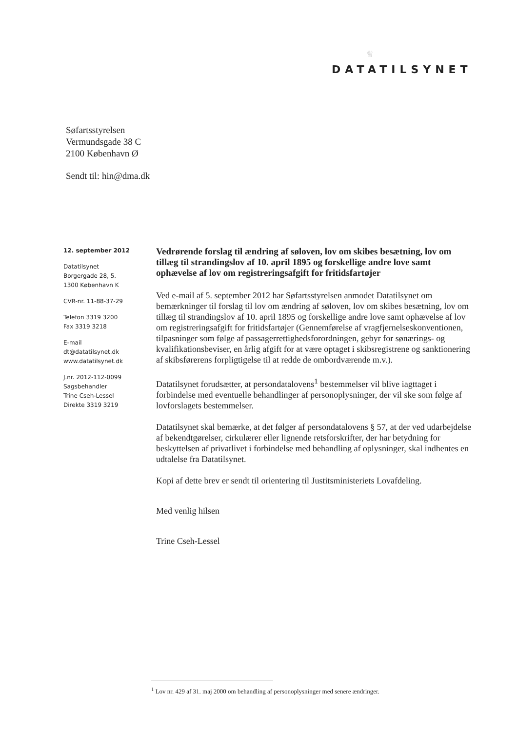♕
DATATILSYNET
Søfartsstyrelsen
Vermundsgade 38 C
2100 København Ø
Sendt til: hin@dma.dk
12. september 2012
Datatilsynet
Borgergade 28, 5.
1300 København K
CVR-nr. 11-88-37-29
Telefon 3319 3200
Fax 3319 3218
E-mail
dt@datatilsynet.dk
www.datatilsynet.dk
J.nr. 2012-112-0099
Sagsbehandler
Trine Cseh-Lessel
Direkte 3319 3219
Vedrørende forslag til ændring af søloven, lov om skibes besætning, lov om tillæg til strandingslov af 10. april 1895 og forskellige andre love samt ophævelse af lov om registreringsafgift for fritidsfartøjer
Ved e-mail af 5. september 2012 har Søfartsstyrelsen anmodet Datatilsynet om bemærkninger til forslag til lov om ændring af søloven, lov om skibes besætning, lov om tillæg til strandingslov af 10. april 1895 og forskellige andre love samt ophævelse af lov om registreringsafgift for fritidsfartøjer (Gennemførelse af vragfjernelseskonventionen, tilpasninger som følge af passagerrettighedsforordningen, gebyr for sønærings- og kvalifikationsbeviser, en årlig afgift for at være optaget i skibsregistrene og sanktionering af skibsførerens forpligtigelse til at redde de ombordværende m.v.).
Datatilsynet forudsætter, at persondatalovens<sup>1</sup> bestemmelser vil blive iagttaget i forbindelse med eventuelle behandlinger af personoplysninger, der vil ske som følge af lovforslagets bestemmelser.
Datatilsynet skal bemærke, at det følger af persondatalovens § 57, at der ved udarbejdelse af bekendtgørelser, cirkulærer eller lignende retsforskrifter, der har betydning for beskyttelsen af privatlivet i forbindelse med behandling af oplysninger, skal indhentes en udtalelse fra Datatilsynet.
Kopi af dette brev er sendt til orientering til Justitsministeriets Lovafdeling.
Med venlig hilsen
Trine Cseh-Lessel
<sup>1</sup> Lov nr. 429 af 31. maj 2000 om behandling af personoplysninger med senere ændringer.